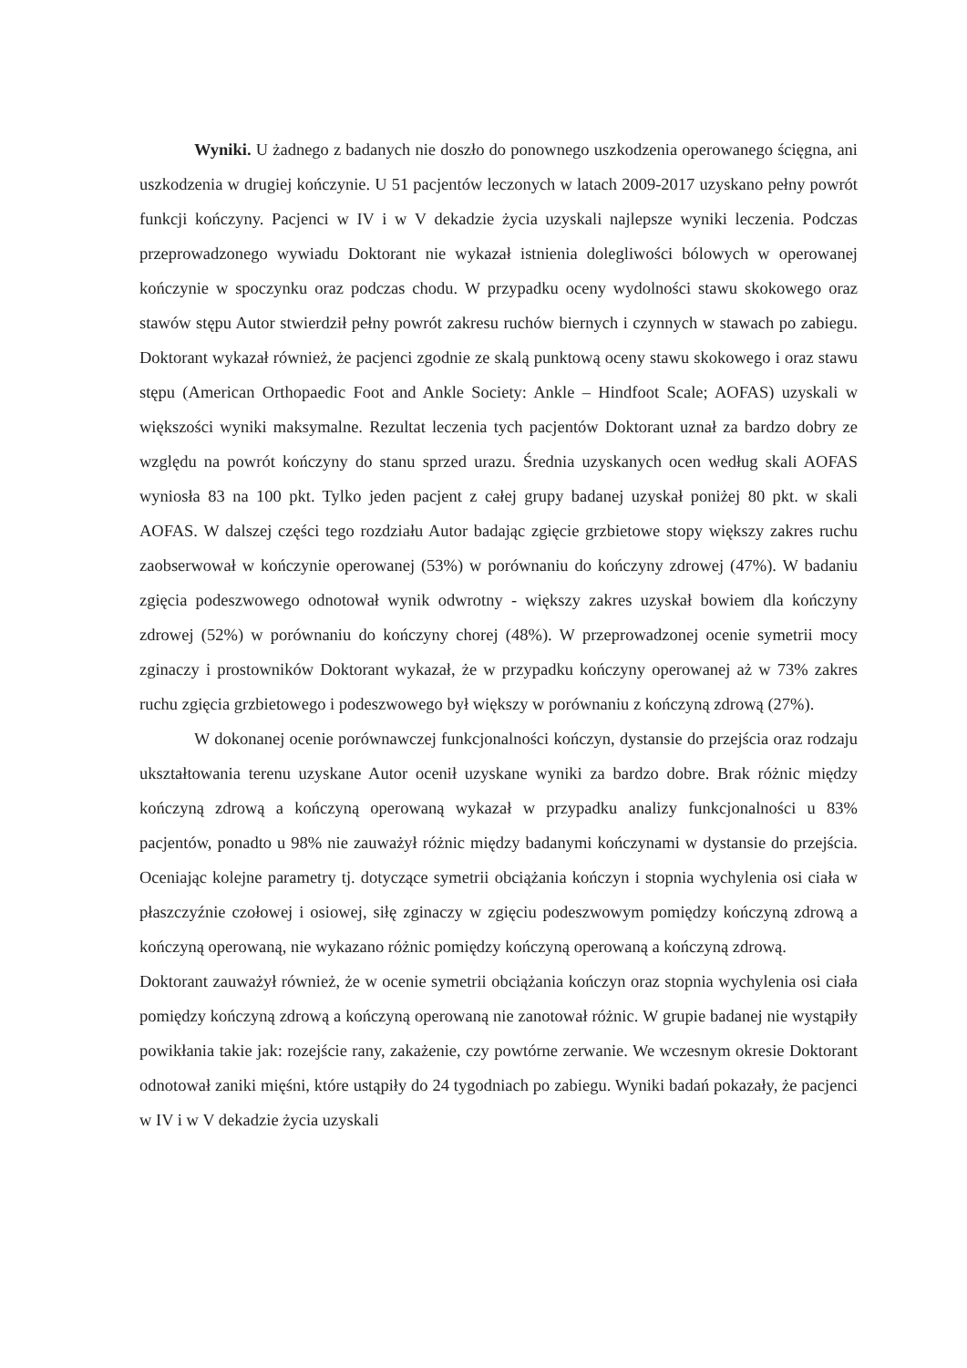Wyniki. U żadnego z badanych nie doszło do ponownego uszkodzenia operowanego ścięgna, ani uszkodzenia w drugiej kończynie. U 51 pacjentów leczonych w latach 2009-2017 uzyskano pełny powrót funkcji kończyny. Pacjenci w IV i w V dekadzie życia uzyskali najlepsze wyniki leczenia. Podczas przeprowadzonego wywiadu Doktorant nie wykazał istnienia dolegliwości bólowych w operowanej kończynie w spoczynku oraz podczas chodu. W przypadku oceny wydolności stawu skokowego oraz stawów stępu Autor stwierdził pełny powrót zakresu ruchów biernych i czynnych w stawach po zabiegu. Doktorant wykazał również, że pacjenci zgodnie ze skalą punktową oceny stawu skokowego i oraz stawu stępu (American Orthopaedic Foot and Ankle Society: Ankle – Hindfoot Scale; AOFAS) uzyskali w większości wyniki maksymalne. Rezultat leczenia tych pacjentów Doktorant uznał za bardzo dobry ze względu na powrót kończyny do stanu sprzed urazu. Średnia uzyskanych ocen według skali AOFAS wyniosła 83 na 100 pkt. Tylko jeden pacjent z całej grupy badanej uzyskał poniżej 80 pkt. w skali AOFAS. W dalszej części tego rozdziału Autor badając zgięcie grzbietowe stopy większy zakres ruchu zaobserwował w kończynie operowanej (53%) w porównaniu do kończyny zdrowej (47%). W badaniu zgięcia podeszwowego odnotował wynik odwrotny - większy zakres uzyskał bowiem dla kończyny zdrowej (52%) w porównaniu do kończyny chorej (48%). W przeprowadzonej ocenie symetrii mocy zginaczy i prostowników Doktorant wykazał, że w przypadku kończyny operowanej aż w 73% zakres ruchu zgięcia grzbietowego i podeszwowego był większy w porównaniu z kończyną zdrową (27%).
W dokonanej ocenie porównawczej funkcjonalności kończyn, dystansie do przejścia oraz rodzaju ukształtowania terenu uzyskane Autor ocenił uzyskane wyniki za bardzo dobre. Brak różnic między kończyną zdrową a kończyną operowaną wykazał w przypadku analizy funkcjonalności u 83% pacjentów, ponadto u 98% nie zauważył różnic między badanymi kończynami w dystansie do przejścia. Oceniając kolejne parametry tj. dotyczące symetrii obciążania kończyn i stopnia wychylenia osi ciała w płaszczyźnie czołowej i osiowej, siłę zginaczy w zgięciu podeszwowym pomiędzy kończyną zdrową a kończyną operowaną, nie wykazano różnic pomiędzy kończyną operowaną a kończyną zdrową.
Doktorant zauważył również, że w ocenie symetrii obciążania kończyn oraz stopnia wychylenia osi ciała pomiędzy kończyną zdrową a kończyną operowaną nie zanotował różnic. W grupie badanej nie wystąpiły powikłania takie jak: rozejście rany, zakażenie, czy powtórne zerwanie. We wczesnym okresie Doktorant odnotował zaniki mięśni, które ustąpiły do 24 tygodniach po zabiegu. Wyniki badań pokazały, że pacjenci w IV i w V dekadzie życia uzyskali